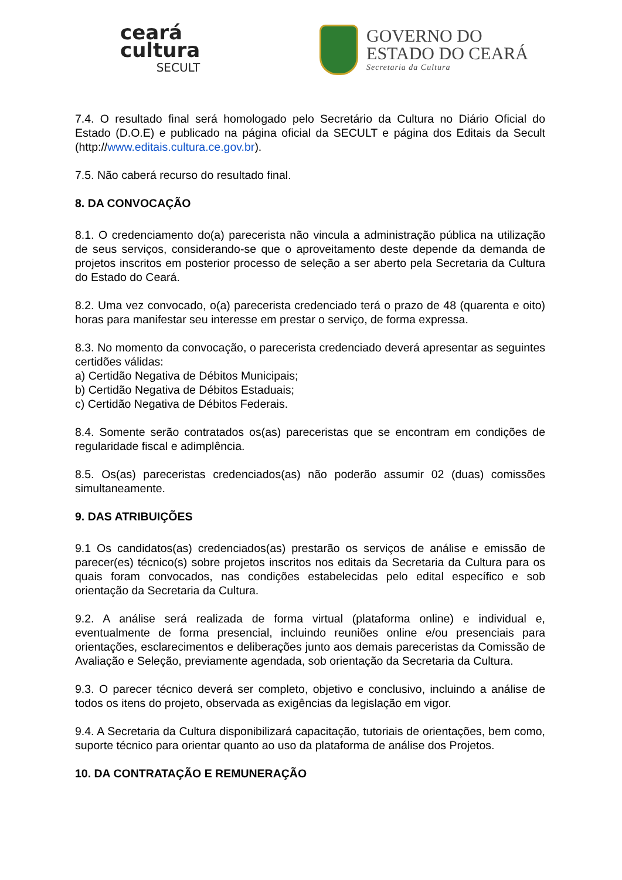ceará
cultura
SECULT
GOVERNO DO
ESTADO DO CEARÁ
Secretaria da Cultura
7.4. O resultado final será homologado pelo Secretário da Cultura no Diário Oficial do Estado (D.O.E) e publicado na página oficial da SECULT e página dos Editais da Secult (http://www.editais.cultura.ce.gov.br).
7.5. Não caberá recurso do resultado final.
8. DA CONVOCAÇÃO
8.1. O credenciamento do(a) parecerista não vincula a administração pública na utilização de seus serviços, considerando-se que o aproveitamento deste depende da demanda de projetos inscritos em posterior processo de seleção a ser aberto pela Secretaria da Cultura do Estado do Ceará.
8.2. Uma vez convocado, o(a) parecerista credenciado terá o prazo de 48 (quarenta e oito) horas para manifestar seu interesse em prestar o serviço, de forma expressa.
8.3. No momento da convocação, o parecerista credenciado deverá apresentar as seguintes certidões válidas:
a) Certidão Negativa de Débitos Municipais;
b) Certidão Negativa de Débitos Estaduais;
c) Certidão Negativa de Débitos Federais.
8.4. Somente serão contratados os(as) pareceristas que se encontram em condições de regularidade fiscal e adimplência.
8.5. Os(as) pareceristas credenciados(as) não poderão assumir 02 (duas) comissões simultaneamente.
9. DAS ATRIBUIÇÕES
9.1 Os candidatos(as) credenciados(as) prestarão os serviços de análise e emissão de parecer(es) técnico(s) sobre projetos inscritos nos editais da Secretaria da Cultura para os quais foram convocados, nas condições estabelecidas pelo edital específico e sob orientação da Secretaria da Cultura.
9.2. A análise será realizada de forma virtual (plataforma online) e individual e, eventualmente de forma presencial, incluindo reuniões online e/ou presenciais para orientações, esclarecimentos e deliberações junto aos demais pareceristas da Comissão de Avaliação e Seleção, previamente agendada, sob orientação da Secretaria da Cultura.
9.3. O parecer técnico deverá ser completo, objetivo e conclusivo, incluindo a análise de todos os itens do projeto, observada as exigências da legislação em vigor.
9.4. A Secretaria da Cultura disponibilizará capacitação, tutoriais de orientações, bem como, suporte técnico para orientar quanto ao uso da plataforma de análise dos Projetos.
10. DA CONTRATAÇÃO E REMUNERAÇÃO